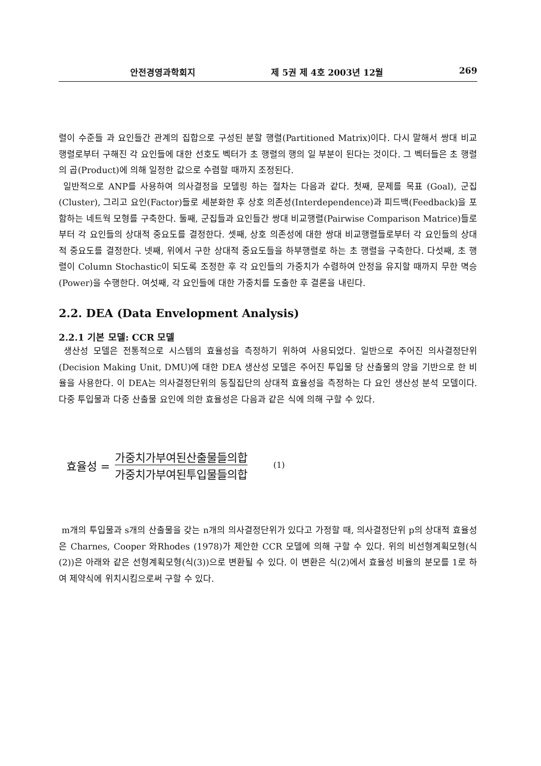안전경영과학회지 제 5권 제 4호 2003년 12월 269
렬이 수준들 과 요인들간 관계의 집합으로 구성된 분할 행렬(Partitioned Matrix)이다. 다시 말해서 쌍대 비교 행렬로부터 구해진 각 요인들에 대한 선호도 벡터가 초 행렬의 행의 일 부분이 된다는 것이다. 그 벡터들은 초 행렬의 곱(Product)에 의해 일정한 값으로 수렴할 때까지 조정된다.
일반적으로 ANP를 사용하여 의사결정을 모델링 하는 절차는 다음과 같다. 첫째, 문제를 목표 (Goal), 군집(Cluster), 그리고 요인(Factor)들로 세분화한 후 상호 의존성(Interdependence)과 피드백(Feedback)을 포함하는 네트웍 모형를 구축한다. 둘째, 군집들과 요인들간 쌍대 비교행렬(Pairwise Comparison Matrice)들로부터 각 요인들의 상대적 중요도를 결정한다. 셋째, 상호 의존성에 대한 쌍대 비교행렬들로부터 각 요인들의 상대적 중요도를 결정한다. 넷째, 위에서 구한 상대적 중요도들을 하부행렬로 하는 초 행렬을 구축한다. 다섯째, 초 행렬이 Column Stochastic이 되도록 조정한 후 각 요인들의 가중치가 수렴하여 안정을 유지할 때까지 무한 멱승(Power)을 수행한다. 여섯째, 각 요인들에 대한 가중치를 도출한 후 결론을 내린다.
2.2. DEA (Data Envelopment Analysis)
2.2.1 기본 모델: CCR 모델
생산성 모델은 전통적으로 시스템의 효율성을 측정하기 위하여 사용되었다. 일반으로 주어진 의사결정단위(Decision Making Unit, DMU)에 대한 DEA 생산성 모델은 주어진 투입물 당 산출물의 양을 기반으로 한 비율을 사용한다. 이 DEA는 의사결정단위의 동질집단의 상대적 효율성을 측정하는 다 요인 생산성 분석 모델이다. 다중 투입물과 다중 산출물 요인에 의한 효율성은 다음과 같은 식에 의해 구할 수 있다.
효율성 = 가중치가부여된산출물들의합 가중치가부여된투입물들의합 (1)
m개의 투입물과 s개의 산출물을 갖는 n개의 의사결정단위가 있다고 가정할 때, 의사결정단위 p의 상대적 효율성은 Charnes, Cooper 와Rhodes (1978)가 제안한 CCR 모델에 의해 구할 수 있다. 위의 비선형계획모형(식(2))은 아래와 같은 선형계획모형(식(3))으로 변환될 수 있다. 이 변환은 식(2)에서 효율성 비율의 분모를 1로 하여 제약식에 위치시킴으로써 구할 수 있다.